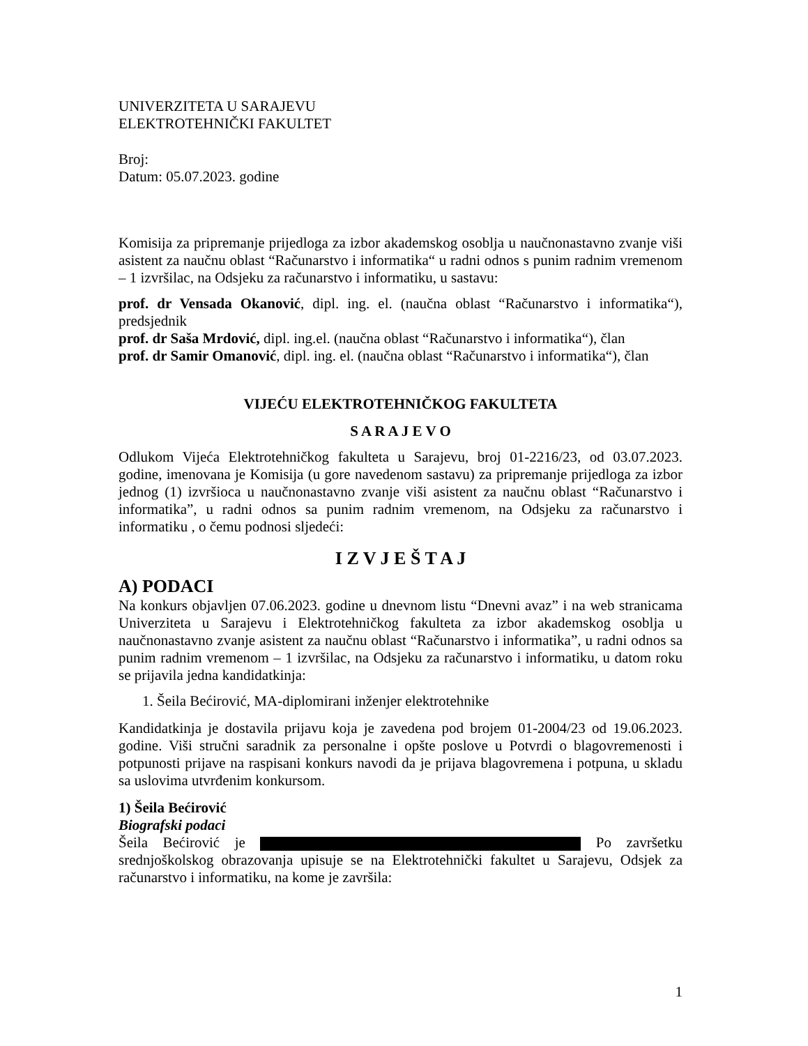UNIVERZITETA U SARAJEVU
ELEKTROTEHNIČKI FAKULTET
Broj:
Datum: 05.07.2023. godine
Komisija za pripremanje prijedloga za izbor akademskog osoblja u naučnonastavno zvanje viši asistent za naučnu oblast “Računarstvo i informatika“ u radni odnos s punim radnim vremenom – 1 izvršilac, na Odsjeku za računarstvo i informatiku, u sastavu:
prof. dr Vensada Okanović, dipl. ing. el. (naučna oblast “Računarstvo i informatika“), predsjednik
prof. dr Saša Mrdović, dipl. ing.el. (naučna oblast “Računarstvo i informatika“), član
prof. dr Samir Omanović, dipl. ing. el. (naučna oblast “Računarstvo i informatika“), član
VIJEĆU ELEKTROTEHNIČKOG FAKULTETA
S A R A J E V O
Odlukom Vijeća Elektrotehničkog fakulteta u Sarajevu, broj 01-2216/23, od 03.07.2023. godine, imenovana je Komisija (u gore navedenom sastavu) za pripremanje prijedloga za izbor jednog (1) izvršioca u naučnonastavno zvanje viši asistent za naučnu oblast “Računarstvo i informatika”, u radni odnos sa punim radnim vremenom, na Odsjeku za računarstvo i informatiku , o čemu podnosi sljedeći:
I Z V J E Š T A J
A) PODACI
Na konkurs objavljen 07.06.2023. godine u dnevnom listu “Dnevni avaz” i na web stranicama Univerziteta u Sarajevu i Elektrotehničkog fakulteta za izbor akademskog osoblja u naučnonastavno zvanje asistent za naučnu oblast “Računarstvo i informatika”, u radni odnos sa punim radnim vremenom – 1 izvršilac, na Odsjeku za računarstvo i informatiku, u datom roku se prijavila jedna kandidatkinja:
1. Šeila Bećirović, MA-diplomirani inženjer elektrotehnike
Kandidatkinja je dostavila prijavu koja je zavedena pod brojem 01-2004/23 od 19.06.2023. godine. Viši stručni saradnik za personalne i opšte poslove u Potvrdi o blagovremenosti i potpunosti prijave na raspisani konkurs navodi da je prijava blagovremena i potpuna, u skladu sa uslovima utvrđenim konkursom.
1) Šeila Bećirović
Biografski podaci
Šeila Bećirović je Po završetku srednjoškolskog obrazovanja upisuje se na Elektrotehnički fakultet u Sarajevu, Odsjek za računarstvo i informatiku, na kome je završila:
1